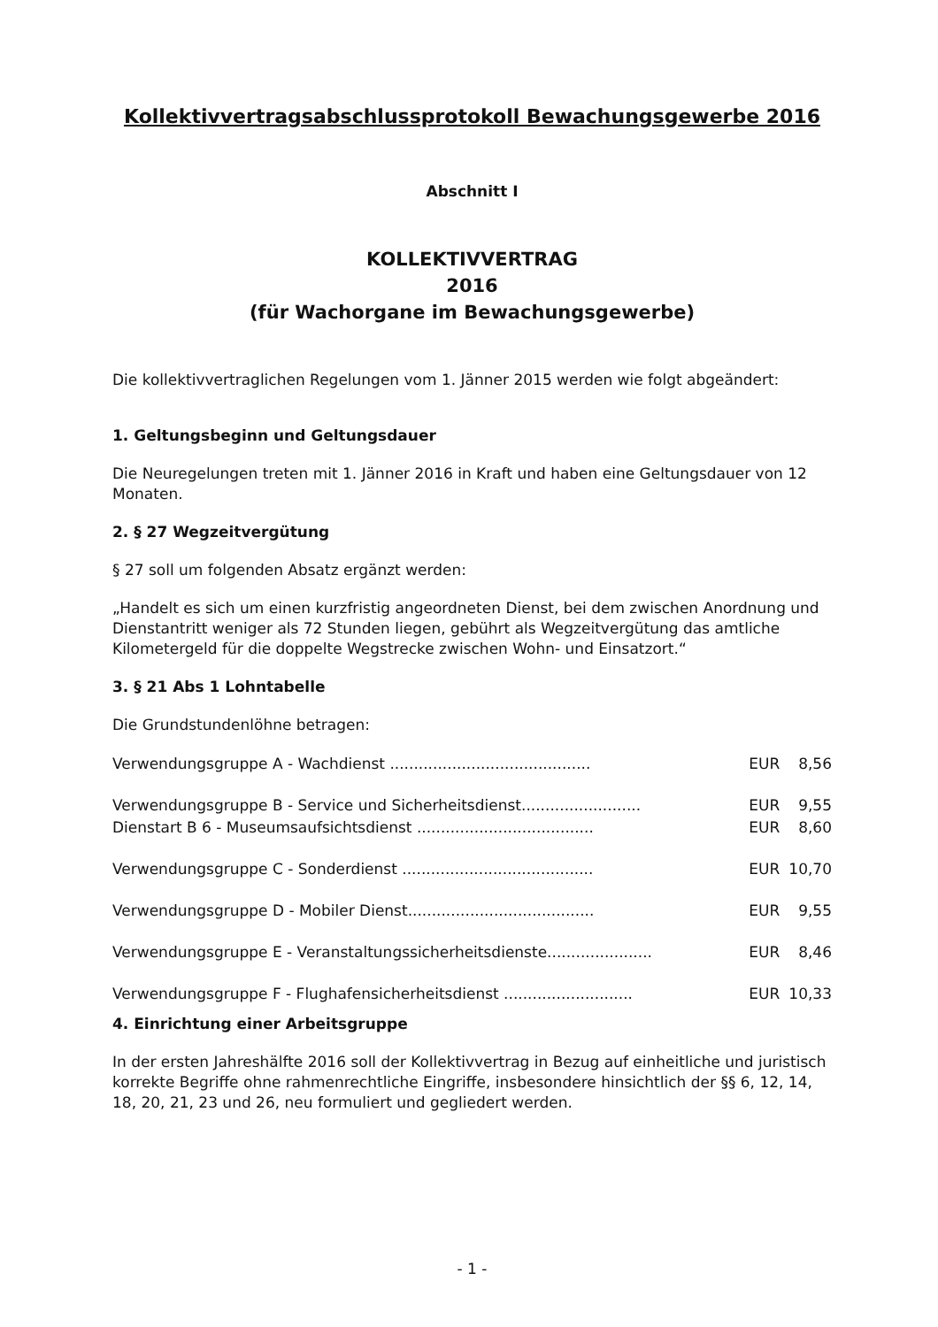Kollektivvertragsabschlussprotokoll Bewachungsgewerbe 2016
Abschnitt I
KOLLEKTIVVERTRAG
2016
(für Wachorgane im Bewachungsgewerbe)
Die kollektivvertraglichen Regelungen vom 1. Jänner 2015 werden wie folgt abgeändert:
1. Geltungsbeginn und Geltungsdauer
Die Neuregelungen treten mit 1. Jänner 2016 in Kraft und haben eine Geltungsdauer von 12 Monaten.
2. § 27 Wegzeitvergütung
§ 27 soll um folgenden Absatz ergänzt werden:
„Handelt es sich um einen kurzfristig angeordneten Dienst, bei dem zwischen Anordnung und Dienstantritt weniger als 72 Stunden liegen, gebührt als Wegzeitvergütung das amtliche Kilometergeld für die doppelte Wegstrecke zwischen Wohn- und Einsatzort.“
3. § 21 Abs 1 Lohntabelle
Die Grundstundenlöhne betragen:
| Verwendungsgruppe A - Wachdienst .......................................... | EUR | 8,56 |
| Verwendungsgruppe B - Service und Sicherheitsdienst......................... | EUR | 9,55 |
| Dienstart B 6 - Museumsaufsichtsdienst ..................................... | EUR | 8,60 |
| Verwendungsgruppe C - Sonderdienst ........................................ | EUR | 10,70 |
| Verwendungsgruppe D - Mobiler Dienst....................................... | EUR | 9,55 |
| Verwendungsgruppe E - Veranstaltungssicherheitsdienste...................... | EUR | 8,46 |
| Verwendungsgruppe F - Flughafensicherheitsdienst ........................... | EUR | 10,33 |
4. Einrichtung einer Arbeitsgruppe
In der ersten Jahreshälfte 2016 soll der Kollektivvertrag in Bezug auf einheitliche und juristisch korrekte Begriffe ohne rahmenrechtliche Eingriffe, insbesondere hinsichtlich der §§ 6, 12, 14, 18, 20, 21, 23 und 26, neu formuliert und gegliedert werden.
- 1 -